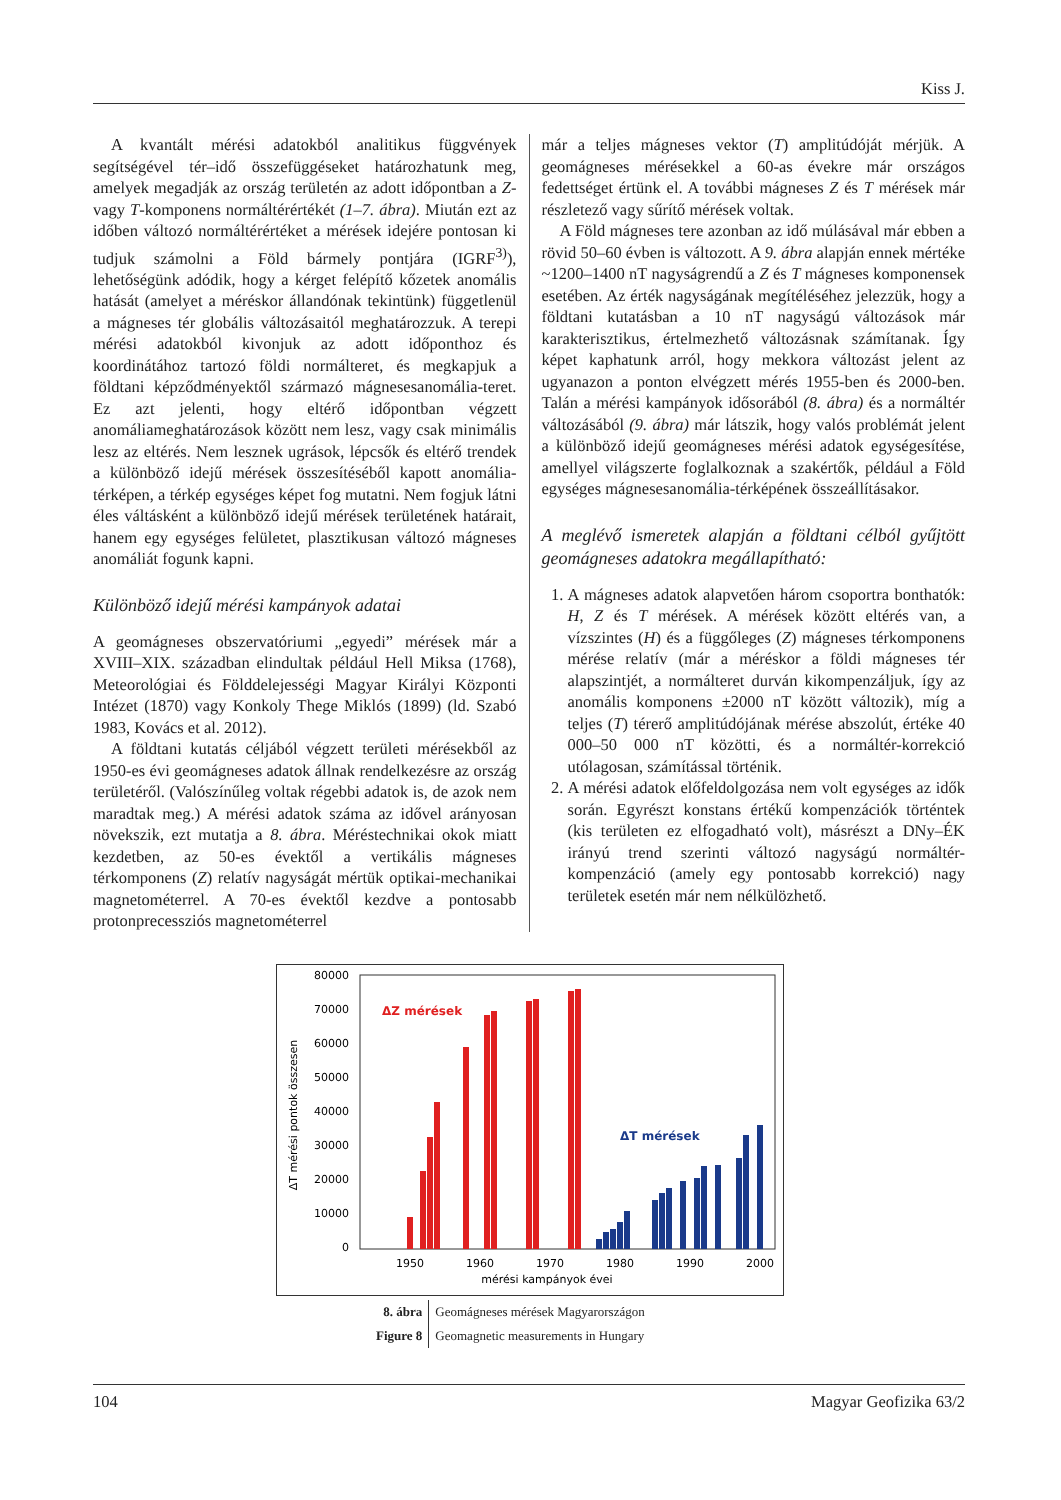Kiss J.
A kvantált mérési adatokból analitikus függvények segítségével tér–idő összefüggéseket határozhatunk meg, amelyek megadják az ország területén az adott időpontban a Z- vagy T-komponens normáltérértékét (1–7. ábra). Miután ezt az időben változó normáltérértéket a mérések idejére pontosan ki tudjuk számolni a Föld bármely pontjára (IGRF<sup>3)</sup>), lehetőségünk adódik, hogy a kérget felépítő kőzetek anomális hatását (amelyet a méréskor állandónak tekintünk) függetlenül a mágneses tér globális változásaitól meghatározzuk. A terepi mérési adatokból kivonjuk az adott időponthoz és koordinátához tartozó földi normálteret, és megkapjuk a földtani képződményektől származó mágnesesanomália-teret. Ez azt jelenti, hogy eltérő időpontban végzett anomáliameghatározások között nem lesz, vagy csak minimális lesz az eltérés. Nem lesznek ugrások, lépcsők és eltérő trendek a különböző idejű mérések összesítéséből kapott anomália-térképen, a térkép egységes képet fog mutatni. Nem fogjuk látni éles váltásként a különböző idejű mérések területének határait, hanem egy egységes felületet, plasztikusan változó mágneses anomáliát fogunk kapni.
Különböző idejű mérési kampányok adatai
A geomágneses obszervatóriumi „egyedi” mérések már a XVIII–XIX. században elindultak például Hell Miksa (1768), Meteorológiai és Földdelejességi Magyar Királyi Központi Intézet (1870) vagy Konkoly Thege Miklós (1899) (ld. Szabó 1983, Kovács et al. 2012).
A földtani kutatás céljából végzett területi mérésekből az 1950-es évi geomágneses adatok állnak rendelkezésre az ország területéről. (Valószínűleg voltak régebbi adatok is, de azok nem maradtak meg.) A mérési adatok száma az idővel arányosan növekszik, ezt mutatja a 8. ábra. Méréstechnikai okok miatt kezdetben, az 50-es évektől a vertikális mágneses térkomponens (Z) relatív nagyságát mértük optikai-mechanikai magnetométerrel. A 70-es évektől kezdve a pontosabb protonprecessziós magnetométerrel
már a teljes mágneses vektor (T) amplitúdóját mérjük. A geomágneses mérésekkel a 60-as évekre már országos fedettséget értünk el. A további mágneses Z és T mérések már részletező vagy sűrítő mérések voltak.
A Föld mágneses tere azonban az idő múlásával már ebben a rövid 50–60 évben is változott. A 9. ábra alapján ennek mértéke ~1200–1400 nT nagyságrendű a Z és T mágneses komponensek esetében. Az érték nagyságának megítéléséhez jelezzük, hogy a földtani kutatásban a 10 nT nagyságú változások már karakterisztikus, értelmezhető változásnak számítanak. Így képet kaphatunk arról, hogy mekkora változást jelent az ugyanazon a ponton elvégzett mérés 1955-ben és 2000-ben. Talán a mérési kampányok idősorából (8. ábra) és a normáltér változásából (9. ábra) már látszik, hogy valós problémát jelent a különböző idejű geomágneses mérési adatok egységesítése, amellyel világszerte foglalkoznak a szakértők, például a Föld egységes mágnesesanomália-térképének összeállításakor.
A meglévő ismeretek alapján a földtani célból gyűjtött geomágneses adatokra megállapítható:
1. A mágneses adatok alapvetően három csoportra bonthatók: H, Z és T mérések. A mérések között eltérés van, a vízszintes (H) és a függőleges (Z) mágneses térkomponens mérése relatív (már a méréskor a földi mágneses tér alapszintjét, a normálteret durván kikompenzáljuk, így az anomális komponens ±2000 nT között változik), míg a teljes (T) térerő amplitúdójának mérése abszolút, értéke 40 000–50 000 nT közötti, és a normáltér-korrekció utólagosan, számítással történik.
2. A mérési adatok előfeldolgozása nem volt egységes az idők során. Egyrészt konstans értékű kompenzációk történtek (kis területen ez elfogadható volt), másrészt a DNy–ÉK irányú trend szerinti változó nagyságú normáltér-kompenzáció (amely egy pontosabb korrekció) nagy területek esetén már nem nélkülözhető.
80000
70000
60000
50000
40000
30000
20000
10000
0
ΔT mérési pontok összesen
ΔZ mérések
ΔT mérések
1950
1960
1970
1980
1990
2000
mérési kampányok évei
| 8. ábra | Geomágneses mérések Magyarországon |
| Figure 8 | Geomagnetic measurements in Hungary |
104 Magyar Geofizika 63/2